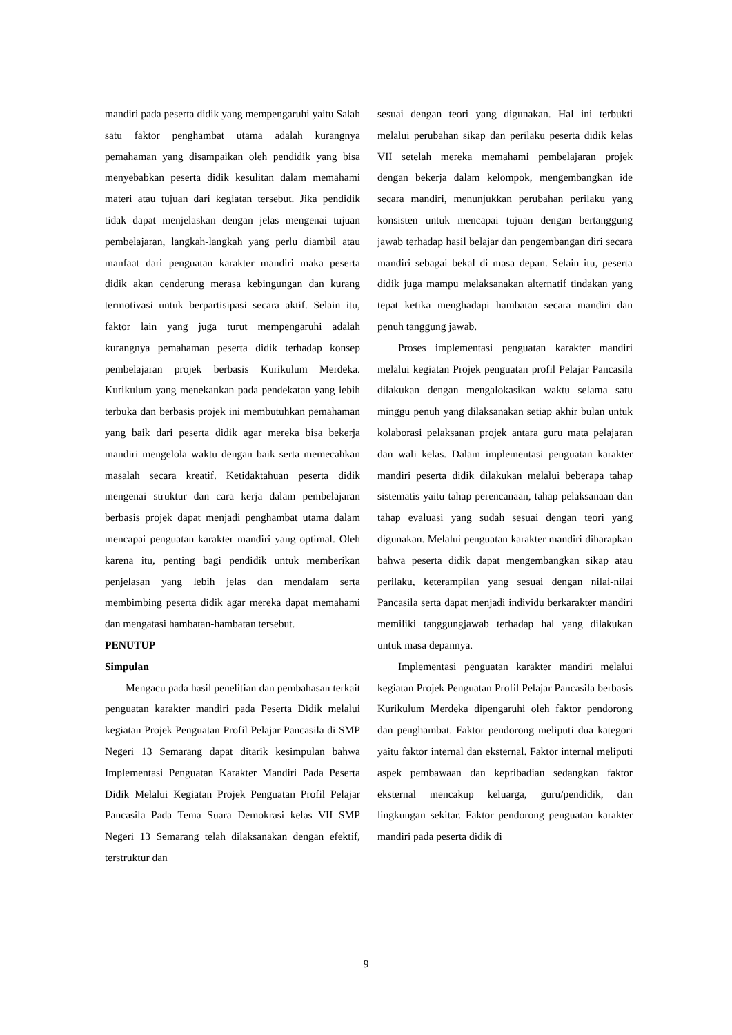mandiri pada peserta didik yang mempengaruhi yaitu Salah satu faktor penghambat utama adalah kurangnya pemahaman yang disampaikan oleh pendidik yang bisa menyebabkan peserta didik kesulitan dalam memahami materi atau tujuan dari kegiatan tersebut. Jika pendidik tidak dapat menjelaskan dengan jelas mengenai tujuan pembelajaran, langkah-langkah yang perlu diambil atau manfaat dari penguatan karakter mandiri maka peserta didik akan cenderung merasa kebingungan dan kurang termotivasi untuk berpartisipasi secara aktif. Selain itu, faktor lain yang juga turut mempengaruhi adalah kurangnya pemahaman peserta didik terhadap konsep pembelajaran projek berbasis Kurikulum Merdeka. Kurikulum yang menekankan pada pendekatan yang lebih terbuka dan berbasis projek ini membutuhkan pemahaman yang baik dari peserta didik agar mereka bisa bekerja mandiri mengelola waktu dengan baik serta memecahkan masalah secara kreatif. Ketidaktahuan peserta didik mengenai struktur dan cara kerja dalam pembelajaran berbasis projek dapat menjadi penghambat utama dalam mencapai penguatan karakter mandiri yang optimal. Oleh karena itu, penting bagi pendidik untuk memberikan penjelasan yang lebih jelas dan mendalam serta membimbing peserta didik agar mereka dapat memahami dan mengatasi hambatan-hambatan tersebut.
PENUTUP
Simpulan
Mengacu pada hasil penelitian dan pembahasan terkait penguatan karakter mandiri pada Peserta Didik melalui kegiatan Projek Penguatan Profil Pelajar Pancasila di SMP Negeri 13 Semarang dapat ditarik kesimpulan bahwa Implementasi Penguatan Karakter Mandiri Pada Peserta Didik Melalui Kegiatan Projek Penguatan Profil Pelajar Pancasila Pada Tema Suara Demokrasi kelas VII SMP Negeri 13 Semarang telah dilaksanakan dengan efektif, terstruktur dan
sesuai dengan teori yang digunakan. Hal ini terbukti melalui perubahan sikap dan perilaku peserta didik kelas VII setelah mereka memahami pembelajaran projek dengan bekerja dalam kelompok, mengembangkan ide secara mandiri, menunjukkan perubahan perilaku yang konsisten untuk mencapai tujuan dengan bertanggung jawab terhadap hasil belajar dan pengembangan diri secara mandiri sebagai bekal di masa depan. Selain itu, peserta didik juga mampu melaksanakan alternatif tindakan yang tepat ketika menghadapi hambatan secara mandiri dan penuh tanggung jawab.
Proses implementasi penguatan karakter mandiri melalui kegiatan Projek penguatan profil Pelajar Pancasila dilakukan dengan mengalokasikan waktu selama satu minggu penuh yang dilaksanakan setiap akhir bulan untuk kolaborasi pelaksanan projek antara guru mata pelajaran dan wali kelas. Dalam implementasi penguatan karakter mandiri peserta didik dilakukan melalui beberapa tahap sistematis yaitu tahap perencanaan, tahap pelaksanaan dan tahap evaluasi yang sudah sesuai dengan teori yang digunakan. Melalui penguatan karakter mandiri diharapkan bahwa peserta didik dapat mengembangkan sikap atau perilaku, keterampilan yang sesuai dengan nilai-nilai Pancasila serta dapat menjadi individu berkarakter mandiri memiliki tanggungjawab terhadap hal yang dilakukan untuk masa depannya.
Implementasi penguatan karakter mandiri melalui kegiatan Projek Penguatan Profil Pelajar Pancasila berbasis Kurikulum Merdeka dipengaruhi oleh faktor pendorong dan penghambat. Faktor pendorong meliputi dua kategori yaitu faktor internal dan eksternal. Faktor internal meliputi aspek pembawaan dan kepribadian sedangkan faktor eksternal mencakup keluarga, guru/pendidik, dan lingkungan sekitar. Faktor pendorong penguatan karakter mandiri pada peserta didik di
9